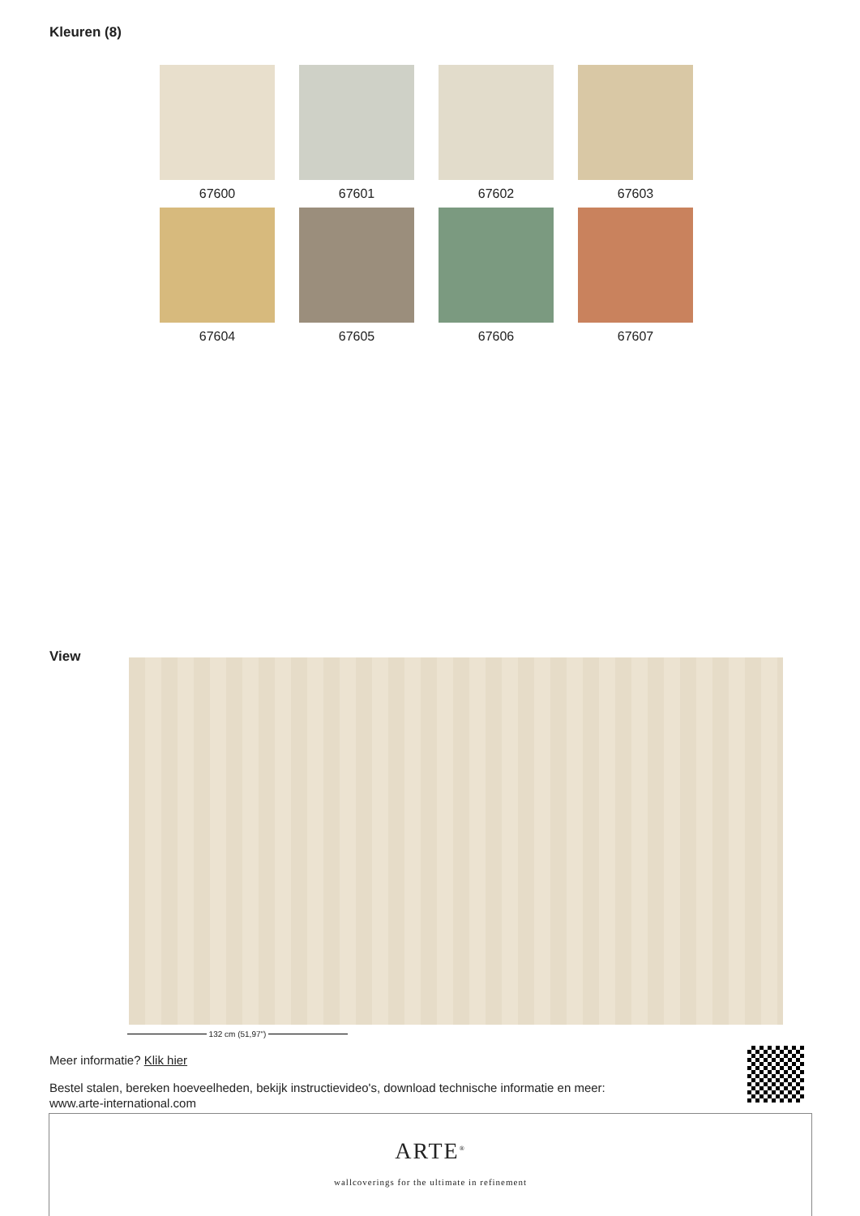Kleuren (8)
67600
67601
67602
67603
67604
67605
67606
67607
View
132 cm (51,97")
Meer informatie? Klik hier
Bestel stalen, bereken hoeveelheden, bekijk instructievideo's, download technische informatie en meer:
www.arte-international.com
ARTE<sup>®</sup>
wallcoverings for the ultimate in refinement